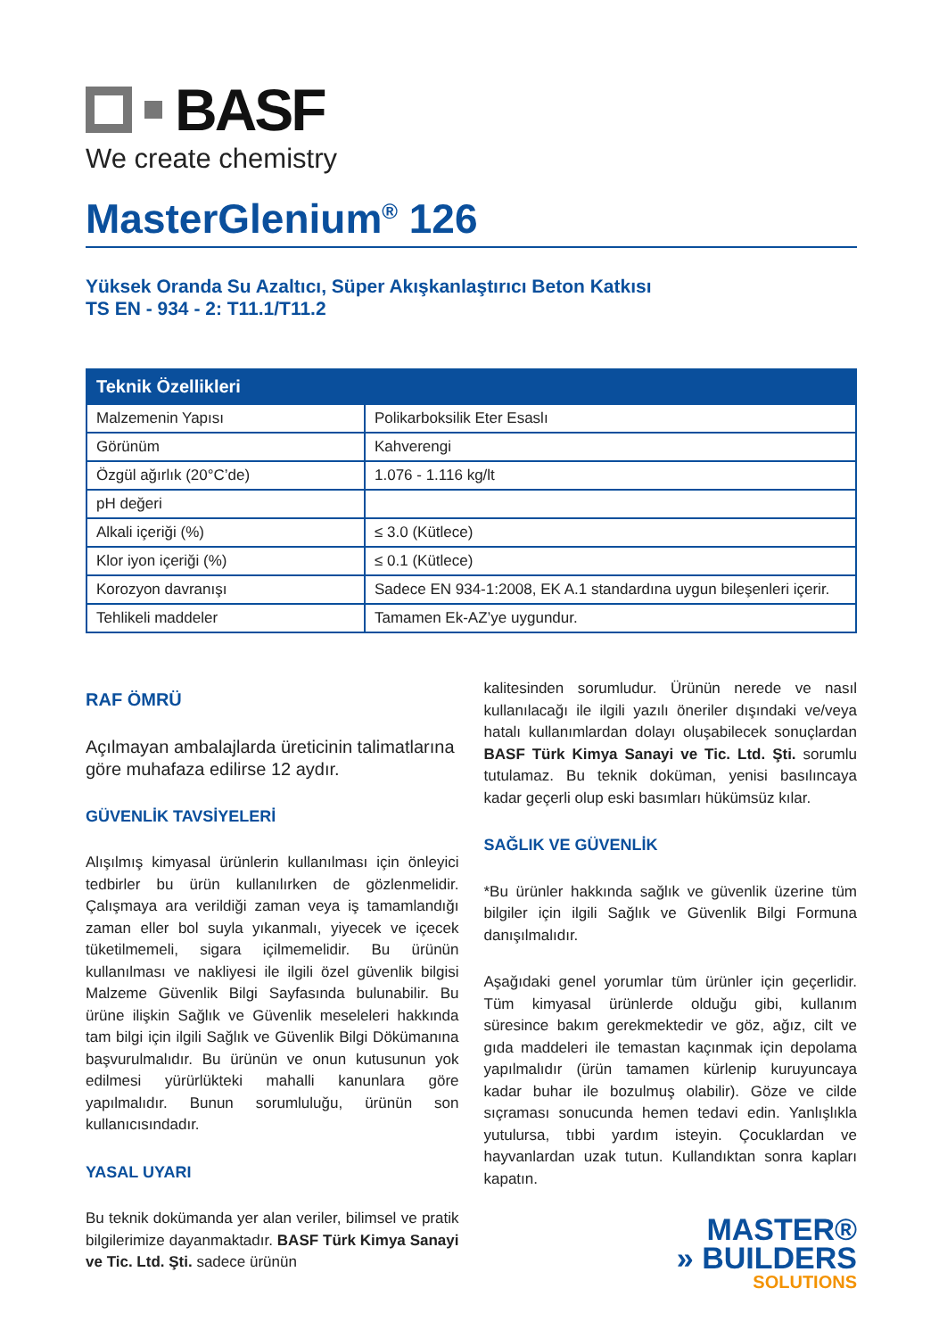BASF
We create chemistry
MasterGlenium<sup>®</sup> 126
Yüksek Oranda Su Azaltıcı, Süper Akışkanlaştırıcı Beton Katkısı
TS EN - 934 - 2: T11.1/T11.2
| Teknik Özellikleri | |
| --- | --- |
| Malzemenin Yapısı | Polikarboksilik Eter Esaslı |
| Görünüm | Kahverengi |
| Özgül ağırlık (20°C’de) | 1.076 - 1.116 kg/lt |
| pH değeri | |
| Alkali içeriği (%) | ≤ 3.0 (Kütlece) |
| Klor iyon içeriği (%) | ≤ 0.1 (Kütlece) |
| Korozyon davranışı | Sadece EN 934-1:2008, EK A.1 standardına uygun bileşenleri içerir. |
| Tehlikeli maddeler | Tamamen Ek-AZ’ye uygundur. |
RAF ÖMRÜ
Açılmayan ambalajlarda üreticinin talimatlarına göre muhafaza edilirse 12 aydır.
GÜVENLİK TAVSİYELERİ
Alışılmış kimyasal ürünlerin kullanılması için önleyici tedbirler bu ürün kullanılırken de gözlenmelidir. Çalışmaya ara verildiği zaman veya iş tamamlandığı zaman eller bol suyla yıkanmalı, yiyecek ve içecek tüketilmemeli, sigara içilmemelidir. Bu ürünün kullanılması ve nakliyesi ile ilgili özel güvenlik bilgisi Malzeme Güvenlik Bilgi Sayfasında bulunabilir. Bu ürüne ilişkin Sağlık ve Güvenlik meseleleri hakkında tam bilgi için ilgili Sağlık ve Güvenlik Bilgi Dökümanına başvurulmalıdır. Bu ürünün ve onun kutusunun yok edilmesi yürürlükteki mahalli kanunlara göre yapılmalıdır. Bunun sorumluluğu, ürünün son kullanıcısındadır.
YASAL UYARI
Bu teknik dokümanda yer alan veriler, bilimsel ve pratik bilgilerimize dayanmaktadır. BASF Türk Kimya Sanayi ve Tic. Ltd. Şti. sadece ürünün
kalitesinden sorumludur. Ürünün nerede ve nasıl kullanılacağı ile ilgili yazılı öneriler dışındaki ve/veya hatalı kullanımlardan dolayı oluşabilecek sonuçlardan BASF Türk Kimya Sanayi ve Tic. Ltd. Şti. sorumlu tutulamaz. Bu teknik doküman, yenisi basılıncaya kadar geçerli olup eski basımları hükümsüz kılar.
SAĞLIK VE GÜVENLİK
*Bu ürünler hakkında sağlık ve güvenlik üzerine tüm bilgiler için ilgili Sağlık ve Güvenlik Bilgi Formuna danışılmalıdır.
Aşağıdaki genel yorumlar tüm ürünler için geçerlidir. Tüm kimyasal ürünlerde olduğu gibi, kullanım süresince bakım gerekmektedir ve göz, ağız, cilt ve gıda maddeleri ile temastan kaçınmak için depolama yapılmalıdır (ürün tamamen kürlenip kuruyuncaya kadar buhar ile bozulmuş olabilir). Göze ve cilde sıçraması sonucunda hemen tedavi edin. Yanlışlıkla yutulursa, tıbbi yardım isteyin. Çocuklardan ve hayvanlardan uzak tutun. Kullandıktan sonra kapları kapatın.
MASTER®
» BUILDERS
SOLUTIONS